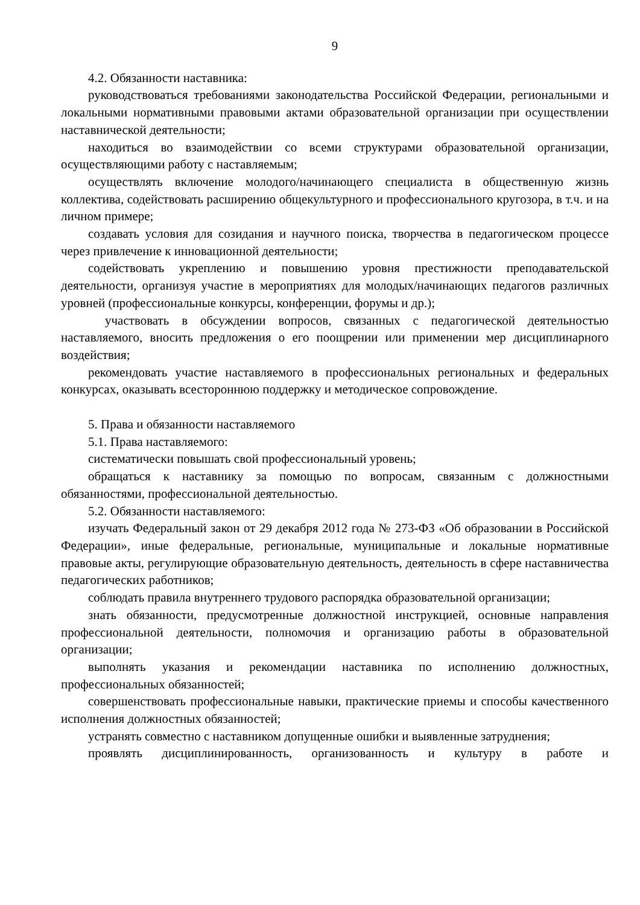9
4.2. Обязанности наставника:
руководствоваться требованиями законодательства Российской Федерации, региональными и локальными нормативными правовыми актами образовательной организации при осуществлении наставнической деятельности;
находиться во взаимодействии со всеми структурами образовательной организации, осуществляющими работу с наставляемым;
осуществлять включение молодого/начинающего специалиста в общественную жизнь коллектива, содействовать расширению общекультурного и профессионального кругозора, в т.ч. и на личном примере;
создавать условия для созидания и научного поиска, творчества в педагогическом процессе через привлечение к инновационной деятельности;
содействовать укреплению и повышению уровня престижности преподавательской деятельности, организуя участие в мероприятиях для молодых/начинающих педагогов различных уровней (профессиональные конкурсы, конференции, форумы и др.);
участвовать в обсуждении вопросов, связанных с педагогической деятельностью наставляемого, вносить предложения о его поощрении или применении мер дисциплинарного воздействия;
рекомендовать участие наставляемого в профессиональных региональных и федеральных конкурсах, оказывать всестороннюю поддержку и методическое сопровождение.
5. Права и обязанности наставляемого
5.1. Права наставляемого:
систематически повышать свой профессиональный уровень;
обращаться к наставнику за помощью по вопросам, связанным с должностными обязанностями, профессиональной деятельностью.
5.2. Обязанности наставляемого:
изучать Федеральный закон от 29 декабря 2012 года № 273-ФЗ «Об образовании в Российской Федерации», иные федеральные, региональные, муниципальные и локальные нормативные правовые акты, регулирующие образовательную деятельность, деятельность в сфере наставничества педагогических работников;
соблюдать правила внутреннего трудового распорядка образовательной организации;
знать обязанности, предусмотренные должностной инструкцией, основные направления профессиональной деятельности, полномочия и организацию работы в образовательной организации;
выполнять указания и рекомендации наставника по исполнению должностных, профессиональных обязанностей;
совершенствовать профессиональные навыки, практические приемы и способы качественного исполнения должностных обязанностей;
устранять совместно с наставником допущенные ошибки и выявленные затруднения;
проявлять дисциплинированность, организованность и культуру в работе и